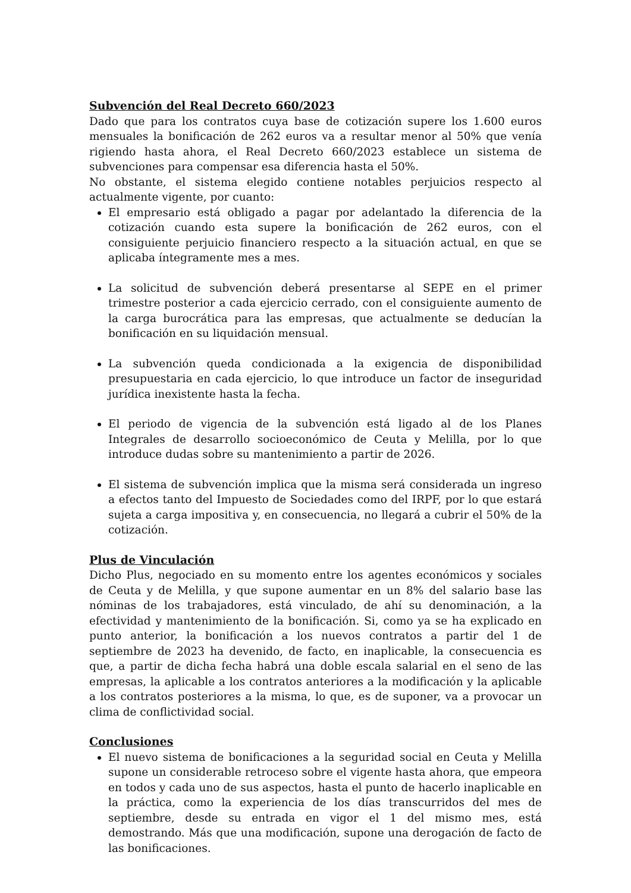Subvención del Real Decreto 660/2023
Dado que para los contratos cuya base de cotización supere los 1.600 euros mensuales la bonificación de 262 euros va a resultar menor al 50% que venía rigiendo hasta ahora, el Real Decreto 660/2023 establece un sistema de subvenciones para compensar esa diferencia hasta el 50%.
No obstante, el sistema elegido contiene notables perjuicios respecto al actualmente vigente, por cuanto:
El empresario está obligado a pagar por adelantado la diferencia de la cotización cuando esta supere la bonificación de 262 euros, con el consiguiente perjuicio financiero respecto a la situación actual, en que se aplicaba íntegramente mes a mes.
La solicitud de subvención deberá presentarse al SEPE en el primer trimestre posterior a cada ejercicio cerrado, con el consiguiente aumento de la carga burocrática para las empresas, que actualmente se deducían la bonificación en su liquidación mensual.
La subvención queda condicionada a la exigencia de disponibilidad presupuestaria en cada ejercicio, lo que introduce un factor de inseguridad jurídica inexistente hasta la fecha.
El periodo de vigencia de la subvención está ligado al de los Planes Integrales de desarrollo socioeconómico de Ceuta y Melilla, por lo que introduce dudas sobre su mantenimiento a partir de 2026.
El sistema de subvención implica que la misma será considerada un ingreso a efectos tanto del Impuesto de Sociedades como del IRPF, por lo que estará sujeta a carga impositiva y, en consecuencia, no llegará a cubrir el 50% de la cotización.
Plus de Vinculación
Dicho Plus, negociado en su momento entre los agentes económicos y sociales de Ceuta y de Melilla, y que supone aumentar en un 8% del salario base las nóminas de los trabajadores, está vinculado, de ahí su denominación, a la efectividad y mantenimiento de la bonificación. Si, como ya se ha explicado en punto anterior, la bonificación a los nuevos contratos a partir del 1 de septiembre de 2023 ha devenido, de facto, en inaplicable, la consecuencia es que, a partir de dicha fecha habrá una doble escala salarial en el seno de las empresas, la aplicable a los contratos anteriores a la modificación y la aplicable a los contratos posteriores a la misma, lo que, es de suponer, va a provocar un clima de conflictividad social.
Conclusiones
El nuevo sistema de bonificaciones a la seguridad social en Ceuta y Melilla supone un considerable retroceso sobre el vigente hasta ahora, que empeora en todos y cada uno de sus aspectos, hasta el punto de hacerlo inaplicable en la práctica, como la experiencia de los días transcurridos del mes de septiembre, desde su entrada en vigor el 1 del mismo mes, está demostrando. Más que una modificación, supone una derogación de facto de las bonificaciones.